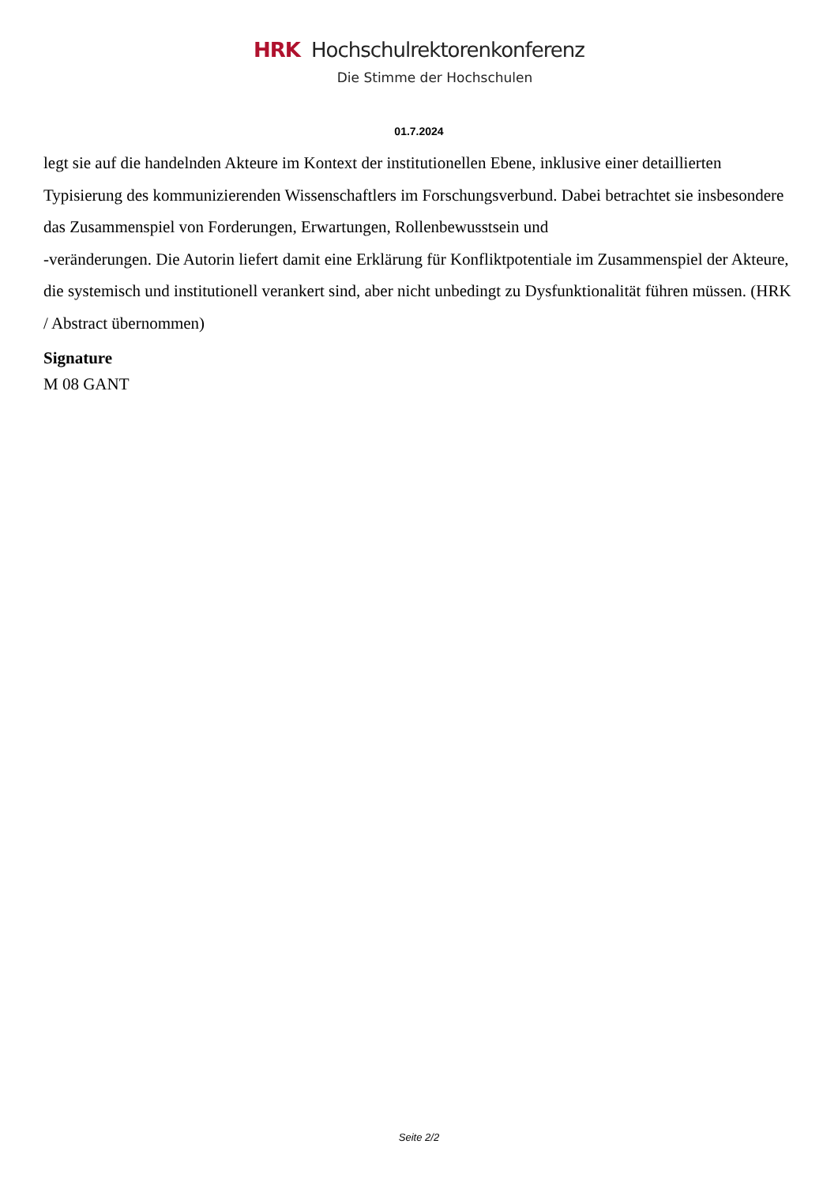HRK Hochschulrektorenkonferenz
Die Stimme der Hochschulen
01.7.2024
legt sie auf die handelnden Akteure im Kontext der institutionellen Ebene, inklusive einer detaillierten Typisierung des kommunizierenden Wissenschaftlers im Forschungsverbund. Dabei betrachtet sie insbesondere das Zusammenspiel von Forderungen, Erwartungen, Rollenbewusstsein und
-veränderungen. Die Autorin liefert damit eine Erklärung für Konfliktpotentiale im Zusammenspiel der Akteure, die systemisch und institutionell verankert sind, aber nicht unbedingt zu Dysfunktionalität führen müssen. (HRK / Abstract übernommen)
Signature
M 08 GANT
Seite 2/2